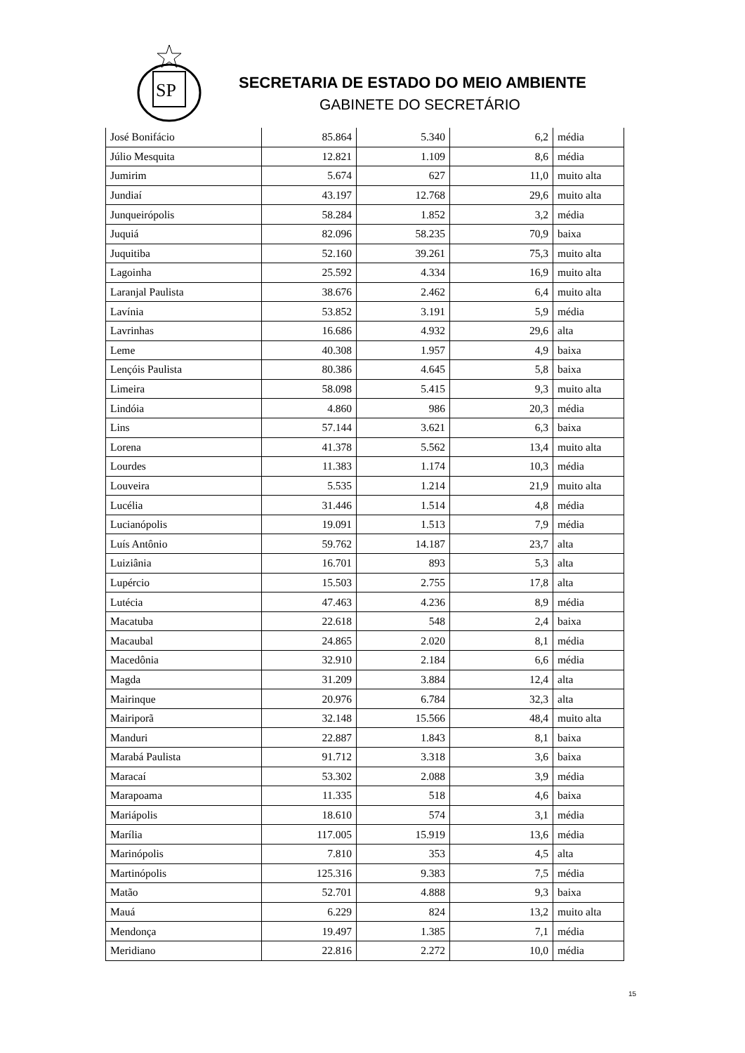SP
SECRETARIA DE ESTADO DO MEIO AMBIENTE
GABINETE DO SECRETÁRIO
| José Bonifácio | 85.864 | 5.340 | 6,2 | média |
| Júlio Mesquita | 12.821 | 1.109 | 8,6 | média |
| Jumirim | 5.674 | 627 | 11,0 | muito alta |
| Jundiaí | 43.197 | 12.768 | 29,6 | muito alta |
| Junqueirópolis | 58.284 | 1.852 | 3,2 | média |
| Juquiá | 82.096 | 58.235 | 70,9 | baixa |
| Juquitiba | 52.160 | 39.261 | 75,3 | muito alta |
| Lagoinha | 25.592 | 4.334 | 16,9 | muito alta |
| Laranjal Paulista | 38.676 | 2.462 | 6,4 | muito alta |
| Lavínia | 53.852 | 3.191 | 5,9 | média |
| Lavrinhas | 16.686 | 4.932 | 29,6 | alta |
| Leme | 40.308 | 1.957 | 4,9 | baixa |
| Lençóis Paulista | 80.386 | 4.645 | 5,8 | baixa |
| Limeira | 58.098 | 5.415 | 9,3 | muito alta |
| Lindóia | 4.860 | 986 | 20,3 | média |
| Lins | 57.144 | 3.621 | 6,3 | baixa |
| Lorena | 41.378 | 5.562 | 13,4 | muito alta |
| Lourdes | 11.383 | 1.174 | 10,3 | média |
| Louveira | 5.535 | 1.214 | 21,9 | muito alta |
| Lucélia | 31.446 | 1.514 | 4,8 | média |
| Lucianópolis | 19.091 | 1.513 | 7,9 | média |
| Luís Antônio | 59.762 | 14.187 | 23,7 | alta |
| Luiziânia | 16.701 | 893 | 5,3 | alta |
| Lupércio | 15.503 | 2.755 | 17,8 | alta |
| Lutécia | 47.463 | 4.236 | 8,9 | média |
| Macatuba | 22.618 | 548 | 2,4 | baixa |
| Macaubal | 24.865 | 2.020 | 8,1 | média |
| Macedônia | 32.910 | 2.184 | 6,6 | média |
| Magda | 31.209 | 3.884 | 12,4 | alta |
| Mairinque | 20.976 | 6.784 | 32,3 | alta |
| Mairiporã | 32.148 | 15.566 | 48,4 | muito alta |
| Manduri | 22.887 | 1.843 | 8,1 | baixa |
| Marabá Paulista | 91.712 | 3.318 | 3,6 | baixa |
| Maracaí | 53.302 | 2.088 | 3,9 | média |
| Marapoama | 11.335 | 518 | 4,6 | baixa |
| Mariápolis | 18.610 | 574 | 3,1 | média |
| Marília | 117.005 | 15.919 | 13,6 | média |
| Marinópolis | 7.810 | 353 | 4,5 | alta |
| Martinópolis | 125.316 | 9.383 | 7,5 | média |
| Matão | 52.701 | 4.888 | 9,3 | baixa |
| Mauá | 6.229 | 824 | 13,2 | muito alta |
| Mendonça | 19.497 | 1.385 | 7,1 | média |
| Meridiano | 22.816 | 2.272 | 10,0 | média |
15